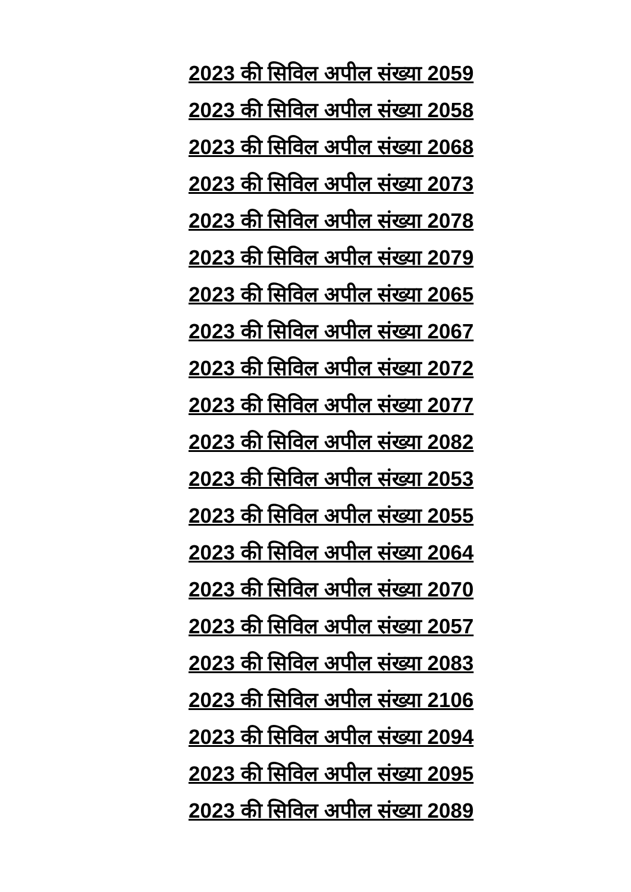2023 की सिविल अपील संख्या 2059
2023 की सिविल अपील संख्या 2058
2023 की सिविल अपील संख्या 2068
2023 की सिविल अपील संख्या 2073
2023 की सिविल अपील संख्या 2078
2023 की सिविल अपील संख्या 2079
2023 की सिविल अपील संख्या 2065
2023 की सिविल अपील संख्या 2067
2023 की सिविल अपील संख्या 2072
2023 की सिविल अपील संख्या 2077
2023 की सिविल अपील संख्या 2082
2023 की सिविल अपील संख्या 2053
2023 की सिविल अपील संख्या 2055
2023 की सिविल अपील संख्या 2064
2023 की सिविल अपील संख्या 2070
2023 की सिविल अपील संख्या 2057
2023 की सिविल अपील संख्या 2083
2023 की सिविल अपील संख्या 2106
2023 की सिविल अपील संख्या 2094
2023 की सिविल अपील संख्या 2095
2023 की सिविल अपील संख्या 2089